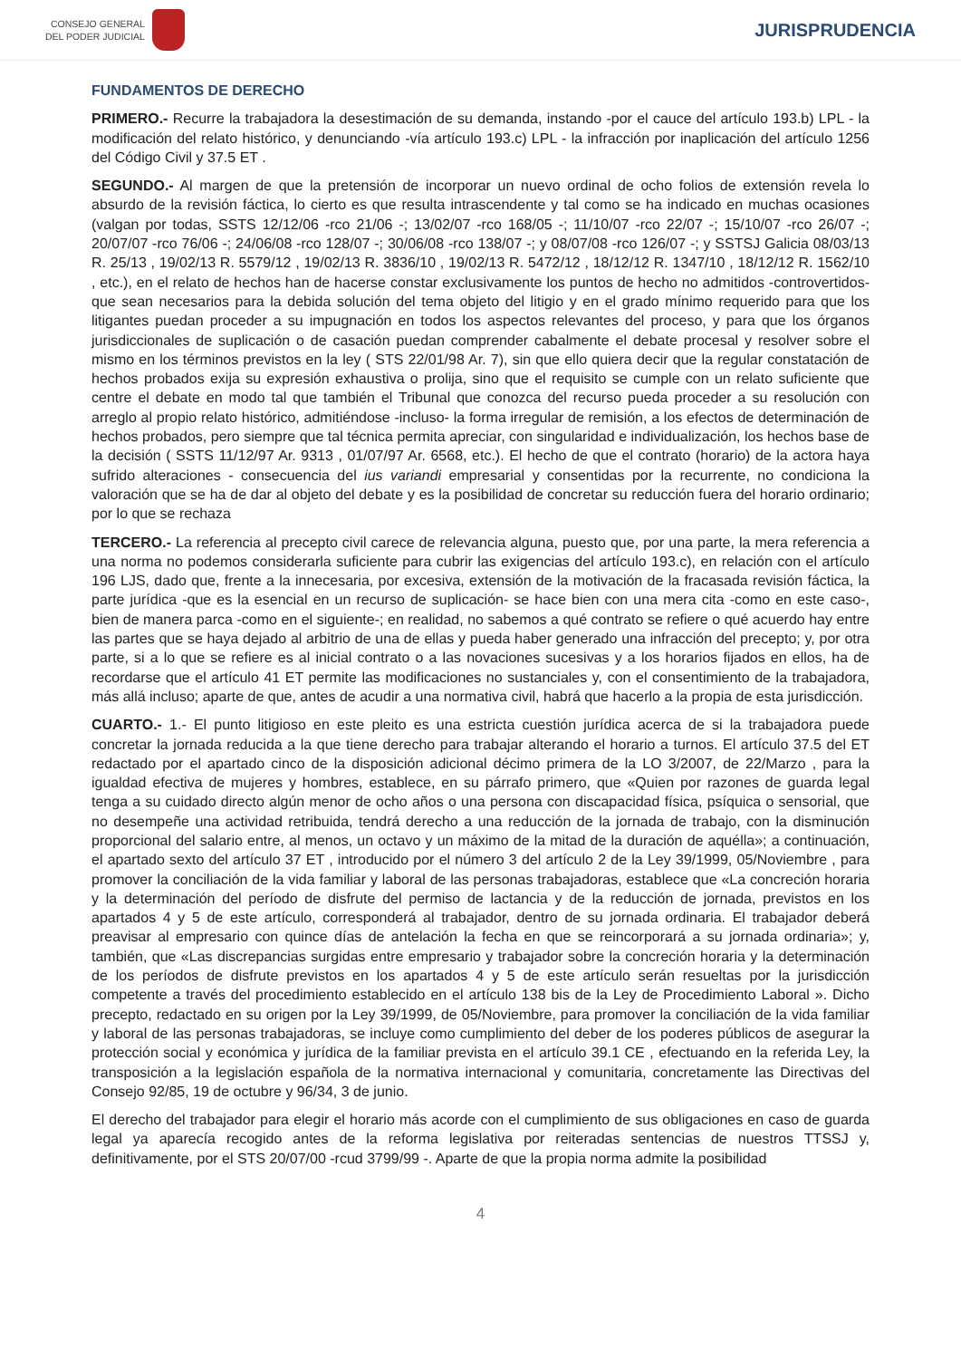CONSEJO GENERAL
DEL PODER JUDICIAL
JURISPRUDENCIA
FUNDAMENTOS DE DERECHO
PRIMERO.- Recurre la trabajadora la desestimación de su demanda, instando -por el cauce del artículo 193.b) LPL - la modificación del relato histórico, y denunciando -vía artículo 193.c) LPL - la infracción por inaplicación del artículo 1256 del Código Civil y 37.5 ET .
SEGUNDO.- Al margen de que la pretensión de incorporar un nuevo ordinal de ocho folios de extensión revela lo absurdo de la revisión fáctica, lo cierto es que resulta intrascendente y tal como se ha indicado en muchas ocasiones (valgan por todas, SSTS 12/12/06 -rco 21/06 -; 13/02/07 -rco 168/05 -; 11/10/07 -rco 22/07 -; 15/10/07 -rco 26/07 -; 20/07/07 -rco 76/06 -; 24/06/08 -rco 128/07 -; 30/06/08 -rco 138/07 -; y 08/07/08 -rco 126/07 -; y SSTSJ Galicia 08/03/13 R. 25/13 , 19/02/13 R. 5579/12 , 19/02/13 R. 3836/10 , 19/02/13 R. 5472/12 , 18/12/12 R. 1347/10 , 18/12/12 R. 1562/10 , etc.), en el relato de hechos han de hacerse constar exclusivamente los puntos de hecho no admitidos -controvertidos- que sean necesarios para la debida solución del tema objeto del litigio y en el grado mínimo requerido para que los litigantes puedan proceder a su impugnación en todos los aspectos relevantes del proceso, y para que los órganos jurisdiccionales de suplicación o de casación puedan comprender cabalmente el debate procesal y resolver sobre el mismo en los términos previstos en la ley ( STS 22/01/98 Ar. 7), sin que ello quiera decir que la regular constatación de hechos probados exija su expresión exhaustiva o prolija, sino que el requisito se cumple con un relato suficiente que centre el debate en modo tal que también el Tribunal que conozca del recurso pueda proceder a su resolución con arreglo al propio relato histórico, admitiéndose -incluso- la forma irregular de remisión, a los efectos de determinación de hechos probados, pero siempre que tal técnica permita apreciar, con singularidad e individualización, los hechos base de la decisión ( SSTS 11/12/97 Ar. 9313 , 01/07/97 Ar. 6568, etc.). El hecho de que el contrato (horario) de la actora haya sufrido alteraciones - consecuencia del ius variandi empresarial y consentidas por la recurrente, no condiciona la valoración que se ha de dar al objeto del debate y es la posibilidad de concretar su reducción fuera del horario ordinario; por lo que se rechaza
TERCERO.- La referencia al precepto civil carece de relevancia alguna, puesto que, por una parte, la mera referencia a una norma no podemos considerarla suficiente para cubrir las exigencias del artículo 193.c), en relación con el artículo 196 LJS, dado que, frente a la innecesaria, por excesiva, extensión de la motivación de la fracasada revisión fáctica, la parte jurídica -que es la esencial en un recurso de suplicación- se hace bien con una mera cita -como en este caso-, bien de manera parca -como en el siguiente-; en realidad, no sabemos a qué contrato se refiere o qué acuerdo hay entre las partes que se haya dejado al arbitrio de una de ellas y pueda haber generado una infracción del precepto; y, por otra parte, si a lo que se refiere es al inicial contrato o a las novaciones sucesivas y a los horarios fijados en ellos, ha de recordarse que el artículo 41 ET permite las modificaciones no sustanciales y, con el consentimiento de la trabajadora, más allá incluso; aparte de que, antes de acudir a una normativa civil, habrá que hacerlo a la propia de esta jurisdicción.
CUARTO.- 1.- El punto litigioso en este pleito es una estricta cuestión jurídica acerca de si la trabajadora puede concretar la jornada reducida a la que tiene derecho para trabajar alterando el horario a turnos. El artículo 37.5 del ET redactado por el apartado cinco de la disposición adicional décimo primera de la LO 3/2007, de 22/Marzo , para la igualdad efectiva de mujeres y hombres, establece, en su párrafo primero, que «Quien por razones de guarda legal tenga a su cuidado directo algún menor de ocho años o una persona con discapacidad física, psíquica o sensorial, que no desempeñe una actividad retribuida, tendrá derecho a una reducción de la jornada de trabajo, con la disminución proporcional del salario entre, al menos, un octavo y un máximo de la mitad de la duración de aquélla»; a continuación, el apartado sexto del artículo 37 ET , introducido por el número 3 del artículo 2 de la Ley 39/1999, 05/Noviembre , para promover la conciliación de la vida familiar y laboral de las personas trabajadoras, establece que «La concreción horaria y la determinación del período de disfrute del permiso de lactancia y de la reducción de jornada, previstos en los apartados 4 y 5 de este artículo, corresponderá al trabajador, dentro de su jornada ordinaria. El trabajador deberá preavisar al empresario con quince días de antelación la fecha en que se reincorporará a su jornada ordinaria»; y, también, que «Las discrepancias surgidas entre empresario y trabajador sobre la concreción horaria y la determinación de los períodos de disfrute previstos en los apartados 4 y 5 de este artículo serán resueltas por la jurisdicción competente a través del procedimiento establecido en el artículo 138 bis de la Ley de Procedimiento Laboral ». Dicho precepto, redactado en su origen por la Ley 39/1999, de 05/Noviembre, para promover la conciliación de la vida familiar y laboral de las personas trabajadoras, se incluye como cumplimiento del deber de los poderes públicos de asegurar la protección social y económica y jurídica de la familiar prevista en el artículo 39.1 CE , efectuando en la referida Ley, la transposición a la legislación española de la normativa internacional y comunitaria, concretamente las Directivas del Consejo 92/85, 19 de octubre y 96/34, 3 de junio.
El derecho del trabajador para elegir el horario más acorde con el cumplimiento de sus obligaciones en caso de guarda legal ya aparecía recogido antes de la reforma legislativa por reiteradas sentencias de nuestros TTSSJ y, definitivamente, por el STS 20/07/00 -rcud 3799/99 -. Aparte de que la propia norma admite la posibilidad
4